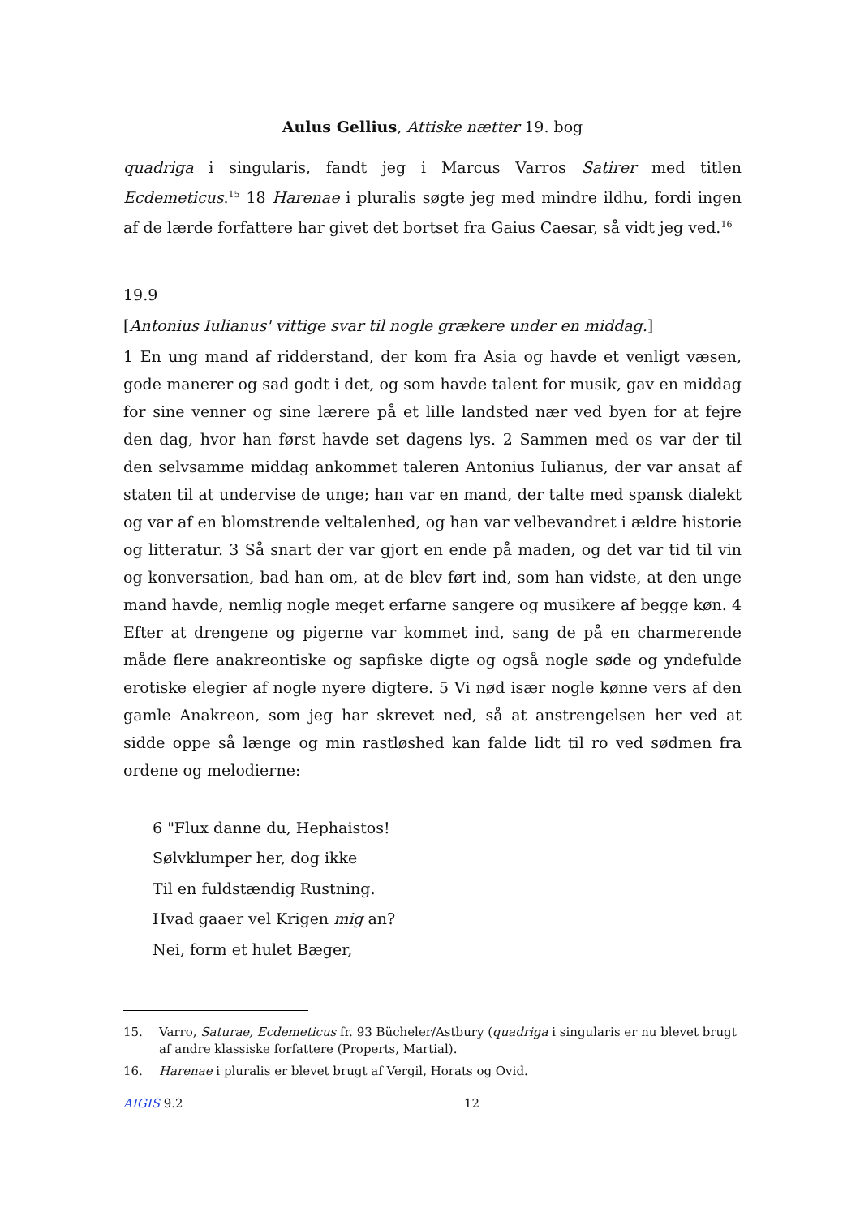Aulus Gellius, Attiske nætter 19. bog
quadriga i singularis, fandt jeg i Marcus Varros Satirer med titlen Ecdemeticus.<sup>15</sup> 18 Harenae i pluralis søgte jeg med mindre ildhu, fordi ingen af de lærde forfattere har givet det bortset fra Gaius Caesar, så vidt jeg ved.<sup>16</sup>
19.9
[Antonius Iulianus' vittige svar til nogle grækere under en middag.]
1 En ung mand af ridderstand, der kom fra Asia og havde et venligt væsen, gode manerer og sad godt i det, og som havde talent for musik, gav en middag for sine venner og sine lærere på et lille landsted nær ved byen for at fejre den dag, hvor han først havde set dagens lys. 2 Sammen med os var der til den selvsamme middag ankommet taleren Antonius Iulianus, der var ansat af staten til at undervise de unge; han var en mand, der talte med spansk dialekt og var af en blomstrende veltalenhed, og han var velbevandret i ældre historie og litteratur. 3 Så snart der var gjort en ende på maden, og det var tid til vin og konversation, bad han om, at de blev ført ind, som han vidste, at den unge mand havde, nemlig nogle meget erfarne sangere og musikere af begge køn. 4 Efter at drengene og pigerne var kommet ind, sang de på en charmerende måde flere anakreontiske og sapfiske digte og også nogle søde og yndefulde erotiske elegier af nogle nyere digtere. 5 Vi nød især nogle kønne vers af den gamle Anakreon, som jeg har skrevet ned, så at anstrengelsen her ved at sidde oppe så længe og min rastløshed kan falde lidt til ro ved sødmen fra ordene og melodierne:
6 "Flux danne du, Hephaistos!
Sølvklumper her, dog ikke
Til en fuldstændig Rustning.
Hvad gaaer vel Krigen mig an?
Nei, form et hulet Bæger,
15. Varro, Saturae, Ecdemeticus fr. 93 Bücheler/Astbury (quadriga i singularis er nu blevet brugt af andre klassiske forfattere (Properts, Martial).
16. Harenae i pluralis er blevet brugt af Vergil, Horats og Ovid.
AIGIS 9.2 12